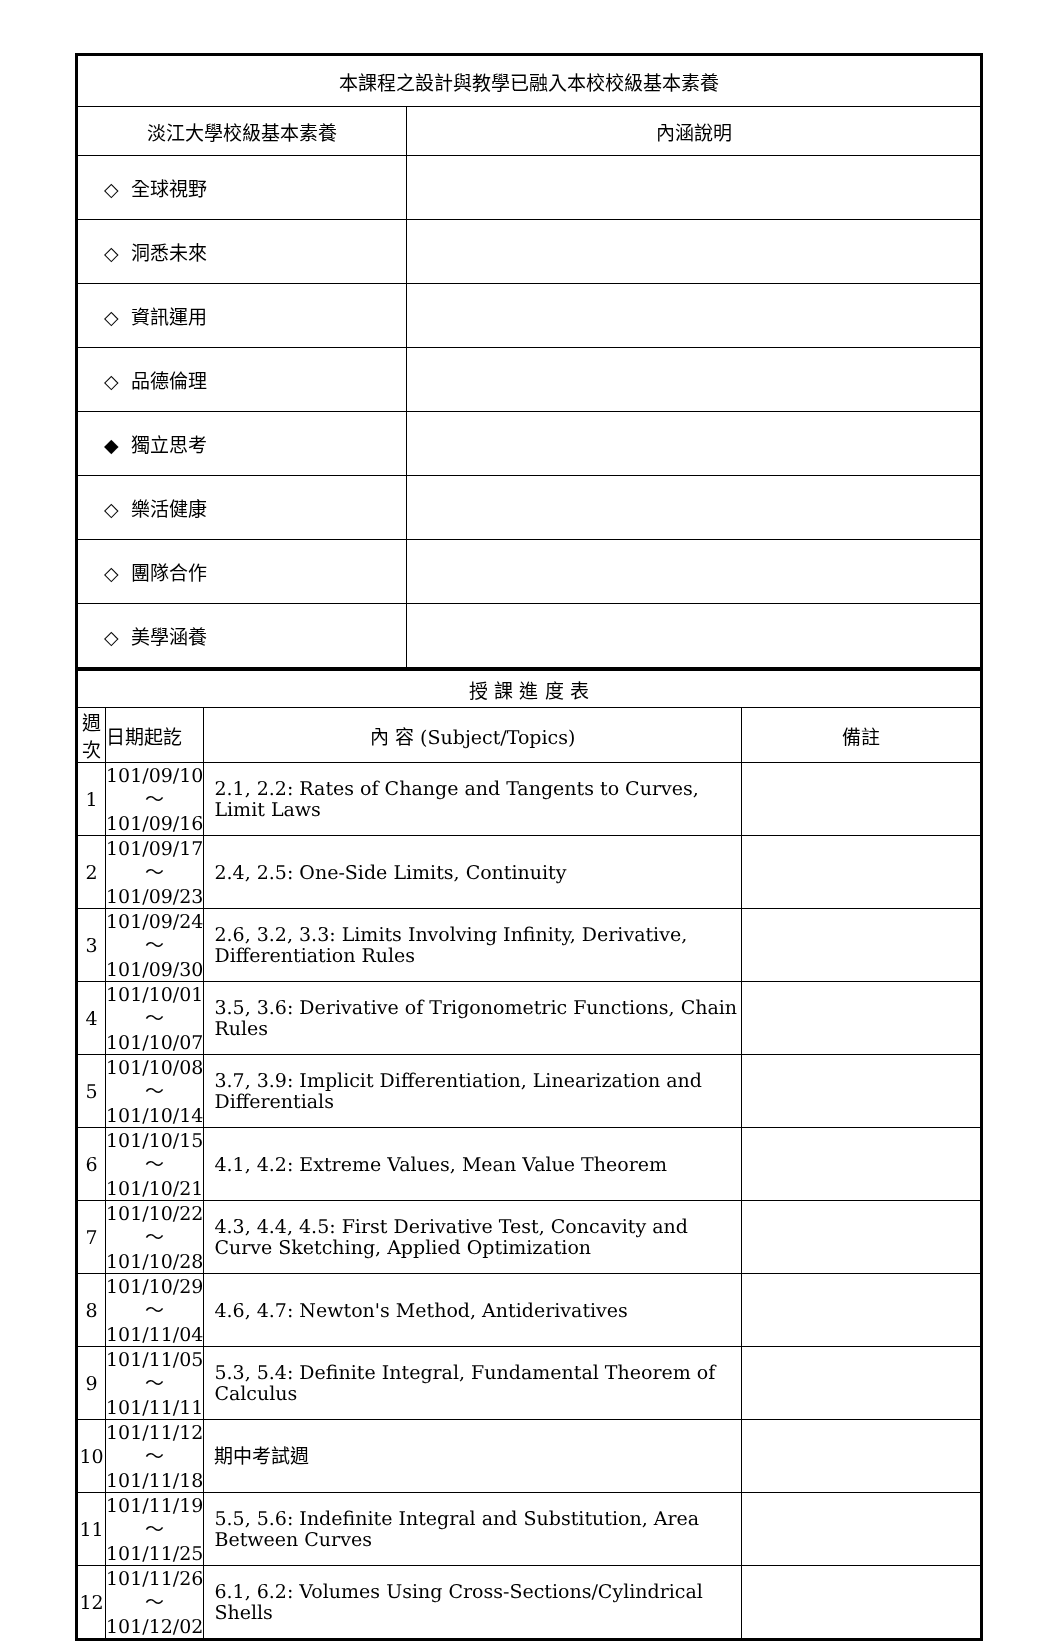| 本課程之設計與教學已融入本校校級基本素養 | |
| 淡江大學校級基本素養 | 內涵說明 |
| ◇ 全球視野 | |
| ◇ 洞悉未來 | |
| ◇ 資訊運用 | |
| ◇ 品德倫理 | |
| ◆ 獨立思考 | |
| ◇ 樂活健康 | |
| ◇ 團隊合作 | |
| ◇ 美學涵養 | |
| 授 課 進 度 表 | | | |
| 週 次 | 日期起訖 | 內 容 (Subject/Topics) | 備註 |
| 1 | 101/09/10～ 101/09/16 | 2.1, 2.2: Rates of Change and Tangents to Curves, Limit Laws | |
| 2 | 101/09/17～ 101/09/23 | 2.4, 2.5: One-Side Limits, Continuity | |
| 3 | 101/09/24～ 101/09/30 | 2.6, 3.2, 3.3: Limits Involving Infinity, Derivative, Differentiation Rules | |
| 4 | 101/10/01～ 101/10/07 | 3.5, 3.6: Derivative of Trigonometric Functions, Chain Rules | |
| 5 | 101/10/08～ 101/10/14 | 3.7, 3.9: Implicit Differentiation, Linearization and Differentials | |
| 6 | 101/10/15～ 101/10/21 | 4.1, 4.2: Extreme Values, Mean Value Theorem | |
| 7 | 101/10/22～ 101/10/28 | 4.3, 4.4, 4.5: First Derivative Test, Concavity and Curve Sketching, Applied Optimization | |
| 8 | 101/10/29～ 101/11/04 | 4.6, 4.7: Newton's Method, Antiderivatives | |
| 9 | 101/11/05～ 101/11/11 | 5.3, 5.4: Definite Integral, Fundamental Theorem of Calculus | |
| 10 | 101/11/12～ 101/11/18 | 期中考試週 | |
| 11 | 101/11/19～ 101/11/25 | 5.5, 5.6: Indefinite Integral and Substitution, Area Between Curves | |
| 12 | 101/11/26～ 101/12/02 | 6.1, 6.2: Volumes Using Cross-Sections/Cylindrical Shells | |